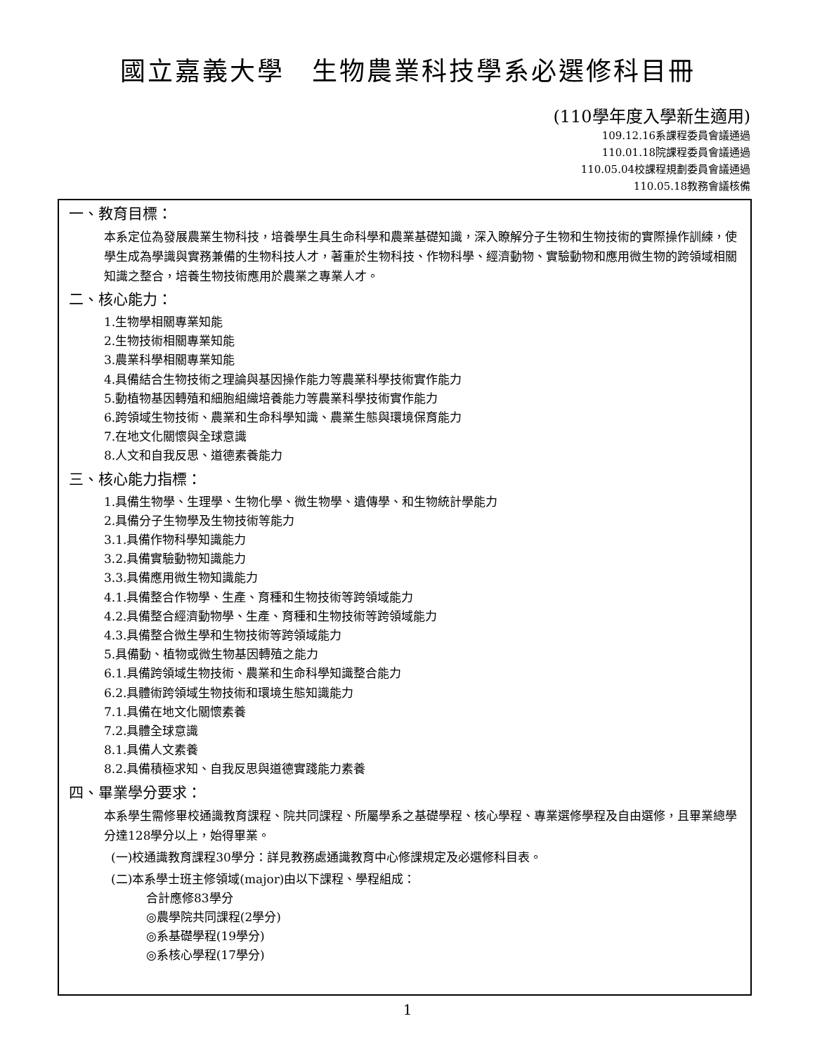國立嘉義大學　生物農業科技學系必選修科目冊
(110學年度入學新生適用)
109.12.16系課程委員會議通過
110.01.18院課程委員會議通過
110.05.04校課程規劃委員會議通過
110.05.18教務會議核備
一、教育目標：
本系定位為發展農業生物科技，培養學生具生命科學和農業基礎知識，深入瞭解分子生物和生物技術的實際操作訓練，使學生成為學識與實務兼備的生物科技人才，著重於生物科技、作物科學、經濟動物、實驗動物和應用微生物的跨領域相關知識之整合，培養生物技術應用於農業之專業人才。
二、核心能力：
1.生物學相關專業知能
2.生物技術相關專業知能
3.農業科學相關專業知能
4.具備結合生物技術之理論與基因操作能力等農業科學技術實作能力
5.動植物基因轉殖和細胞組織培養能力等農業科學技術實作能力
6.跨領域生物技術、農業和生命科學知識、農業生態與環境保育能力
7.在地文化關懷與全球意識
8.人文和自我反思、道德素養能力
三、核心能力指標：
1.具備生物學、生理學、生物化學、微生物學、遺傳學、和生物統計學能力
2.具備分子生物學及生物技術等能力
3.1.具備作物科學知識能力
3.2.具備實驗動物知識能力
3.3.具備應用微生物知識能力
4.1.具備整合作物學、生產、育種和生物技術等跨領域能力
4.2.具備整合經濟動物學、生產、育種和生物技術等跨領域能力
4.3.具備整合微生學和生物技術等跨領域能力
5.具備動、植物或微生物基因轉殖之能力
6.1.具備跨領域生物技術、農業和生命科學知識整合能力
6.2.具體術跨領域生物技術和環境生態知識能力
7.1.具備在地文化關懷素養
7.2.具體全球意識
8.1.具備人文素養
8.2.具備積極求知、自我反思與道德實踐能力素養
四、畢業學分要求：
本系學生需修畢校通識教育課程、院共同課程、所屬學系之基礎學程、核心學程、專業選修學程及自由選修，且畢業總學分達128學分以上，始得畢業。
(一)校通識教育課程30學分：詳見教務處通識教育中心修課規定及必選修科目表。
(二)本系學士班主修領域(major)由以下課程、學程組成：
合計應修83學分
◎農學院共同課程(2學分)
◎系基礎學程(19學分)
◎系核心學程(17學分)
1